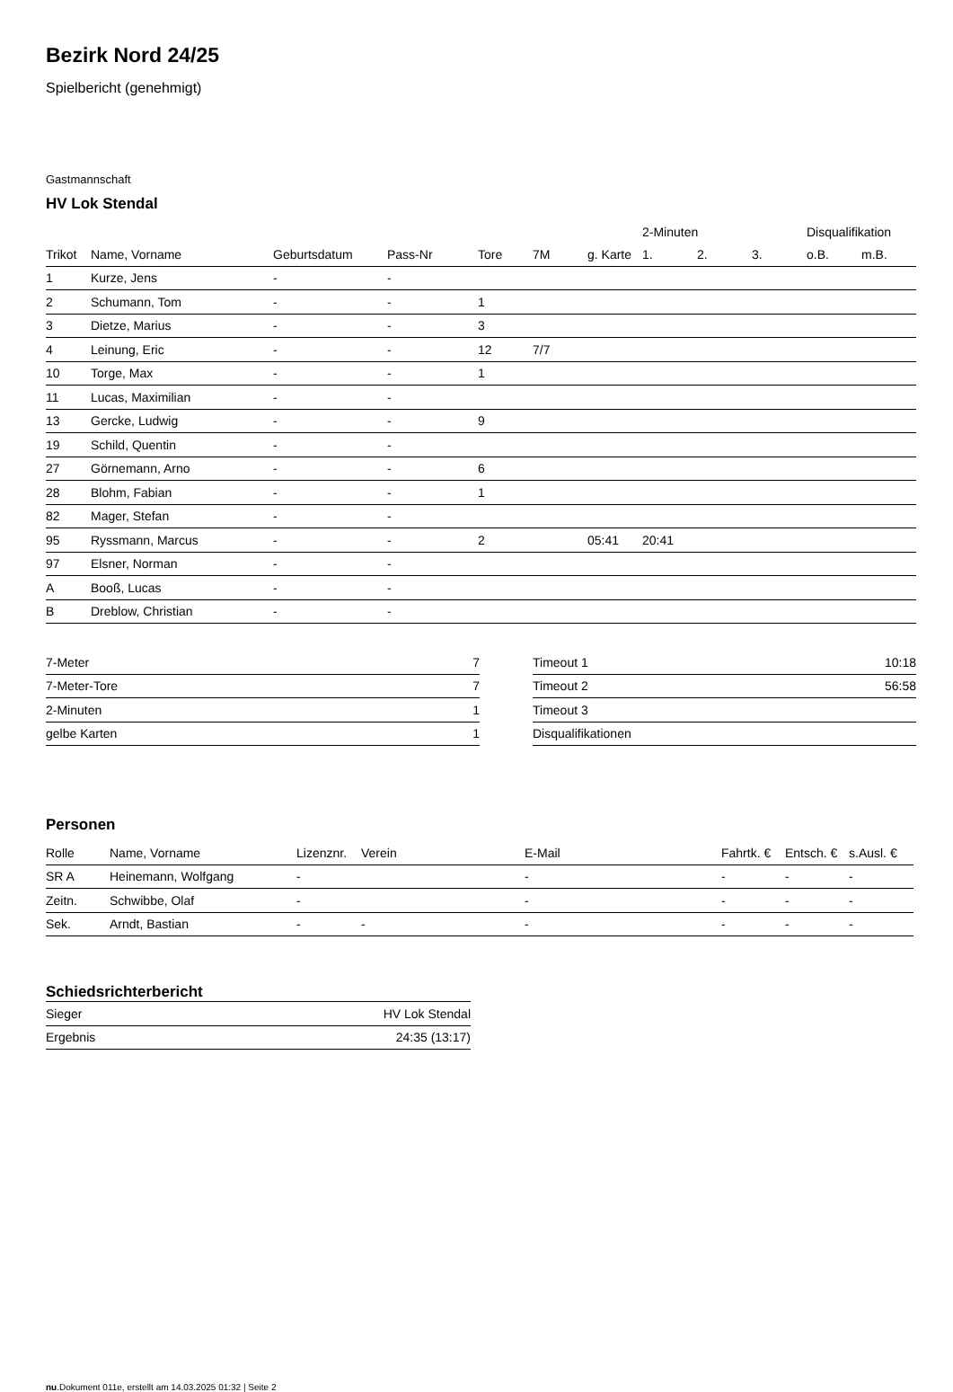Bezirk Nord 24/25
Spielbericht (genehmigt)
Gastmannschaft
HV Lok Stendal
| | | | | | | | 2-Minuten | | | Disqualifikation | |
| --- | --- | --- | --- | --- | --- | --- | --- | --- | --- | --- | --- |
| Trikot | Name, Vorname | Geburtsdatum | Pass-Nr | Tore | 7M | g. Karte | 1. | 2. | 3. | o.B. | m.B. |
| 1 | Kurze, Jens | - | - | | | | | | | | |
| 2 | Schumann, Tom | - | - | 1 | | | | | | | |
| 3 | Dietze, Marius | - | - | 3 | | | | | | | |
| 4 | Leinung, Eric | - | - | 12 | 7/7 | | | | | | |
| 10 | Torge, Max | - | - | 1 | | | | | | | |
| 11 | Lucas, Maximilian | - | - | | | | | | | | |
| 13 | Gercke, Ludwig | - | - | 9 | | | | | | | |
| 19 | Schild, Quentin | - | - | | | | | | | | |
| 27 | Görnemann, Arno | - | - | 6 | | | | | | | |
| 28 | Blohm, Fabian | - | - | 1 | | | | | | | |
| 82 | Mager, Stefan | - | - | | | | | | | | |
| 95 | Ryssmann, Marcus | - | - | 2 | | 05:41 | 20:41 | | | | |
| 97 | Elsner, Norman | - | - | | | | | | | | |
| A | Booß, Lucas | - | - | | | | | | | | |
| B | Dreblow, Christian | - | - | | | | | | | | |
| 7-Meter | 7 |
| 7-Meter-Tore | 7 |
| 2-Minuten | 1 |
| gelbe Karten | 1 |
| Timeout 1 | 10:18 |
| Timeout 2 | 56:58 |
| Timeout 3 | |
| Disqualifikationen | |
Personen
| Rolle | Name, Vorname | Lizenznr. | Verein | E-Mail | Fahrtk. € | Entsch. € | s.Ausl. € |
| --- | --- | --- | --- | --- | --- | --- | --- |
| SR A | Heinemann, Wolfgang | - | | - | - | - | - |
| Zeitn. | Schwibbe, Olaf | - | | - | - | - | - |
| Sek. | Arndt, Bastian | - | - | - | - | - | - |
Schiedsrichterbericht
| Sieger | HV Lok Stendal |
| Ergebnis | 24:35 (13:17) |
nu.Dokument 011e, erstellt am 14.03.2025 01:32 | Seite 2